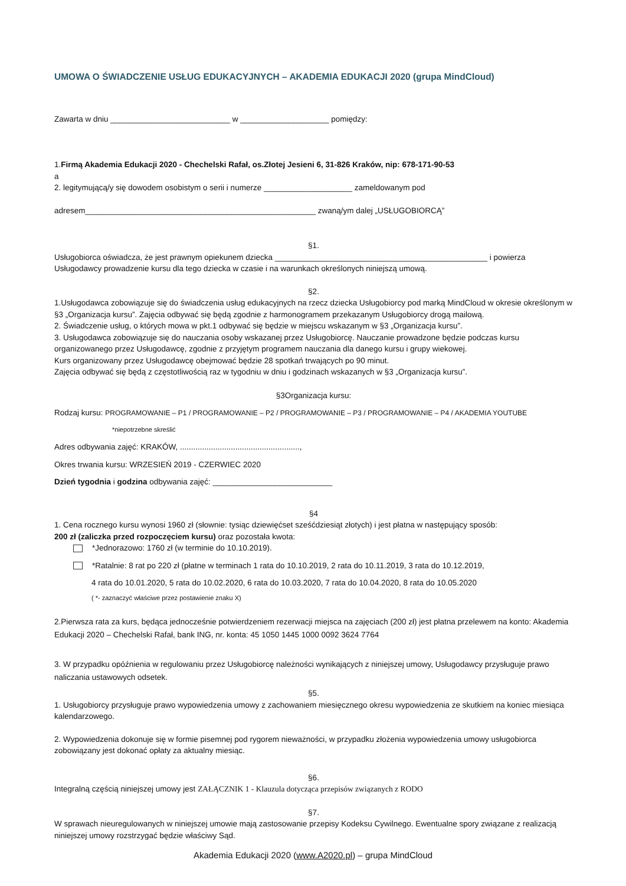UMOWA O ŚWIADCZENIE USŁUG EDUKACYJNYCH – AKADEMIA EDUKACJI 2020 (grupa MindCloud)
Zawarta w dniu ___________________________ w ____________________ pomiędzy:
1.Firmą Akademia Edukacji 2020 - Chechelski Rafał, os.Złotej Jesieni 6, 31-826 Kraków, nip: 678-171-90-53
a
2. legitymującą/y się dowodem osobistym o serii i numerze ____________________ zameldowanym pod
adresem____________________________________________________ zwaną/ym dalej „USŁUGOBIORCĄ”
§1.
Usługobiorca oświadcza, że jest prawnym opiekunem dziecka ________________________________________________ i powierza Usługodawcy prowadzenie kursu dla tego dziecka w czasie i na warunkach określonych niniejszą umową.
§2.
1.Usługodawca zobowiązuje się do świadczenia usług edukacyjnych na rzecz dziecka Usługobiorcy pod marką MindCloud w okresie określonym w §3 „Organizacja kursu”. Zajęcia odbywać się będą zgodnie z harmonogramem przekazanym Usługobiorcy drogą mailową.
2. Świadczenie usług, o których mowa w pkt.1 odbywać się będzie w miejscu wskazanym w §3 „Organizacja kursu”.
3. Usługodawca zobowiązuje się do nauczania osoby wskazanej przez Usługobiorcę. Nauczanie prowadzone będzie podczas kursu organizowanego przez Usługodawcę, zgodnie z przyjętym programem nauczania dla danego kursu i grupy wiekowej.
Kurs organizowany przez Usługodawcę obejmować będzie 28 spotkań trwających po 90 minut.
Zajęcia odbywać się będą z częstotliwością raz w tygodniu w dniu i godzinach wskazanych w §3 „Organizacja kursu”.
§3Organizacja kursu:
Rodzaj kursu: PROGRAMOWANIE – P1 / PROGRAMOWANIE – P2 / PROGRAMOWANIE – P3 / PROGRAMOWANIE – P4 / AKADEMIA YOUTUBE
*niepotrzebne skreślić
Adres odbywania zajęć: KRAKÓW, ......................................................,
Okres trwania kursu: WRZESIEŃ 2019 - CZERWIEC 2020
Dzień tygodnia i godzina odbywania zajęć: ___________________________
§4
1. Cena rocznego kursu wynosi 1960 zł (słownie: tysiąc dziewięćset sześćdziesiąt złotych) i jest płatna w następujący sposób:
200 zł (zaliczka przed rozpoczęciem kursu) oraz pozostała kwota:
*Jednorazowo: 1760 zł (w terminie do 10.10.2019).
*Ratalnie: 8 rat po 220 zł (płatne w terminach 1 rata do 10.10.2019, 2 rata do 10.11.2019, 3 rata do 10.12.2019,
4 rata do 10.01.2020, 5 rata do 10.02.2020, 6 rata do 10.03.2020, 7 rata do 10.04.2020, 8 rata do 10.05.2020
( *- zaznaczyć właściwe przez postawienie znaku X)
2.Pierwsza rata za kurs, będąca jednocześnie potwierdzeniem rezerwacji miejsca na zajęciach (200 zł) jest płatna przelewem na konto: Akademia Edukacji 2020 – Chechelski Rafał, bank ING, nr. konta: 45 1050 1445 1000 0092 3624 7764
3. W przypadku opóźnienia w regulowaniu przez Usługobiorcę należności wynikających z niniejszej umowy, Usługodawcy przysługuje prawo naliczania ustawowych odsetek.
§5.
1. Usługobiorcy przysługuje prawo wypowiedzenia umowy z zachowaniem miesięcznego okresu wypowiedzenia ze skutkiem na koniec miesiąca kalendarzowego.
2. Wypowiedzenia dokonuje się w formie pisemnej pod rygorem nieważności, w przypadku złożenia wypowiedzenia umowy usługobiorca zobowiązany jest dokonać opłaty za aktualny miesiąc.
§6.
Integralną częścią niniejszej umowy jest ZAŁĄCZNIK 1 - Klauzula dotycząca przepisów związanych z RODO
§7.
W sprawach nieuregulowanych w niniejszej umowie mają zastosowanie przepisy Kodeksu Cywilnego. Ewentualne spory związane z realizacją niniejszej umowy rozstrzygać będzie właściwy Sąd.
Akademia Edukacji 2020 (www.A2020.pl) – grupa MindCloud